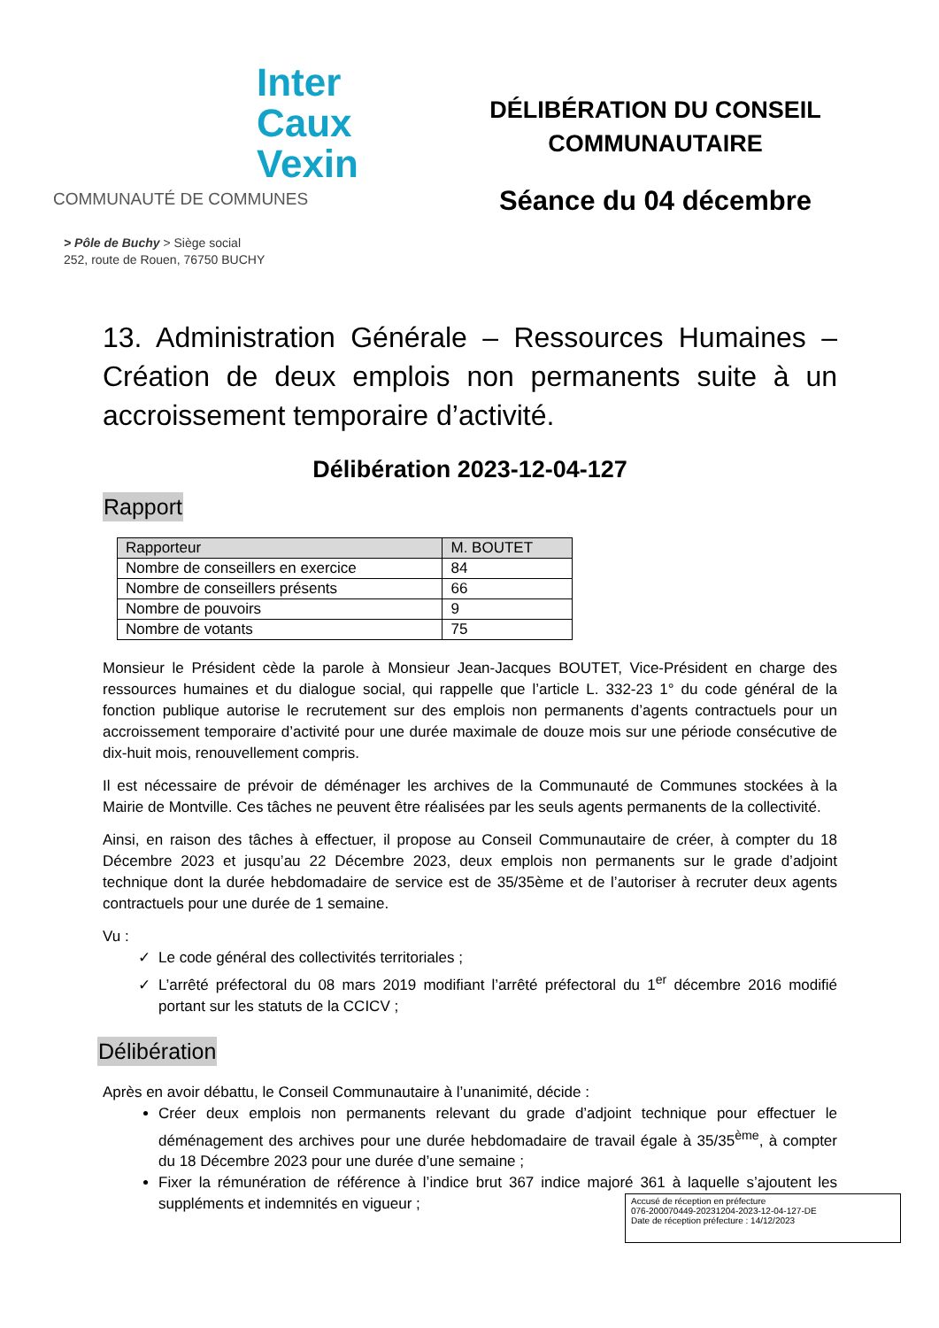Inter
Caux
Vexin
COMMUNAUTÉ DE COMMUNES
DÉLIBÉRATION DU CONSEIL
COMMUNAUTAIRE
Séance du 04 décembre
> Pôle de Buchy > Siège social
252, route de Rouen, 76750 BUCHY
13. Administration Générale – Ressources Humaines – Création de deux emplois non permanents suite à un accroissement temporaire d’activité.
Délibération 2023-12-04-127
Rapport
| Rapporteur | M. BOUTET |
| Nombre de conseillers en exercice | 84 |
| Nombre de conseillers présents | 66 |
| Nombre de pouvoirs | 9 |
| Nombre de votants | 75 |
Monsieur le Président cède la parole à Monsieur Jean-Jacques BOUTET, Vice-Président en charge des ressources humaines et du dialogue social, qui rappelle que l’article L. 332-23 1° du code général de la fonction publique autorise le recrutement sur des emplois non permanents d’agents contractuels pour un accroissement temporaire d’activité pour une durée maximale de douze mois sur une période consécutive de dix-huit mois, renouvellement compris.
Il est nécessaire de prévoir de déménager les archives de la Communauté de Communes stockées à la Mairie de Montville. Ces tâches ne peuvent être réalisées par les seuls agents permanents de la collectivité.
Ainsi, en raison des tâches à effectuer, il propose au Conseil Communautaire de créer, à compter du 18 Décembre 2023 et jusqu’au 22 Décembre 2023, deux emplois non permanents sur le grade d’adjoint technique dont la durée hebdomadaire de service est de 35/35ème et de l’autoriser à recruter deux agents contractuels pour une durée de 1 semaine.
Vu :
Le code général des collectivités territoriales ;
L’arrêté préfectoral du 08 mars 2019 modifiant l’arrêté préfectoral du 1<sup>er</sup> décembre 2016 modifié portant sur les statuts de la CCICV ;
Délibération
Après en avoir débattu, le Conseil Communautaire à l’unanimité, décide :
Créer deux emplois non permanents relevant du grade d’adjoint technique pour effectuer le déménagement des archives pour une durée hebdomadaire de travail égale à 35/35<sup>ème</sup>, à compter du 18 Décembre 2023 pour une durée d’une semaine ;
Fixer la rémunération de référence à l’indice brut 367 indice majoré 361 à laquelle s’ajoutent les suppléments et indemnités en vigueur ;
Accusé de réception en préfecture
076-200070449-20231204-2023-12-04-127-DE
Date de réception préfecture : 14/12/2023